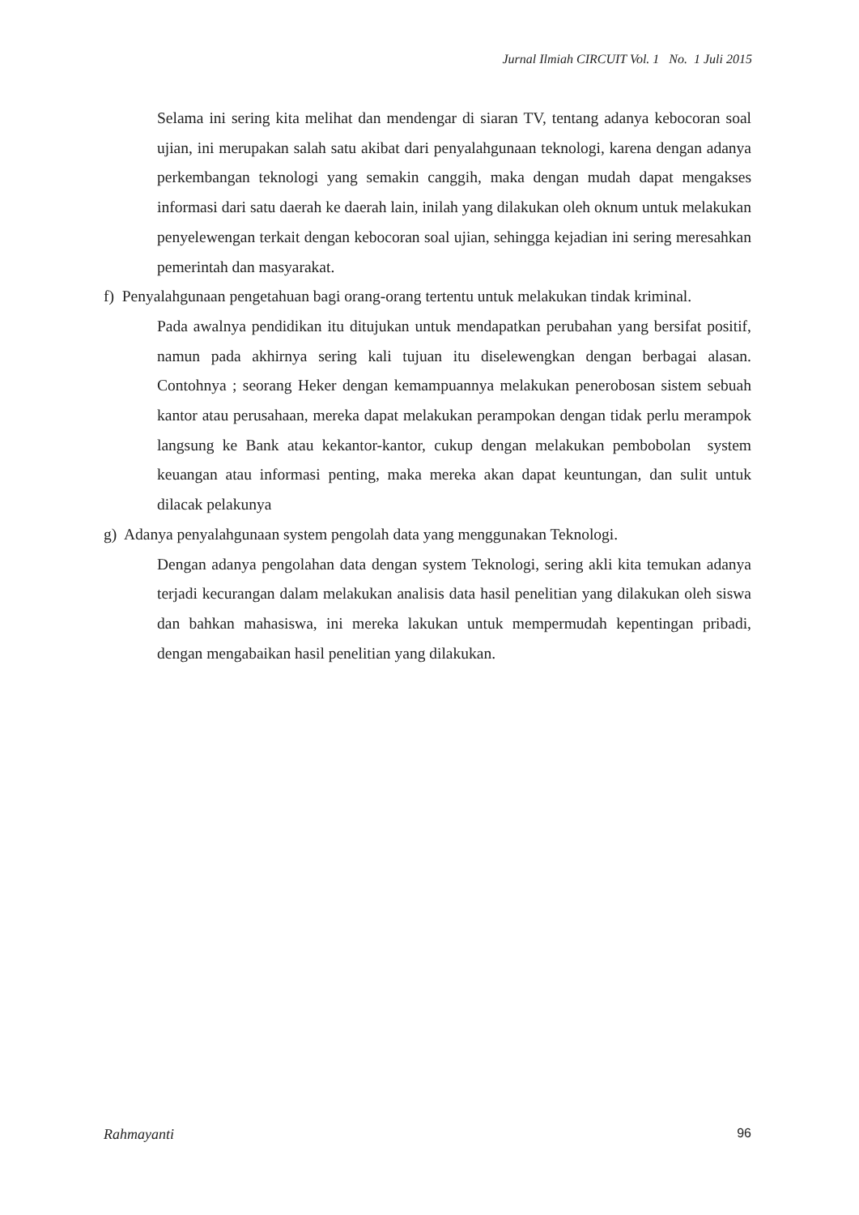Jurnal Ilmiah CIRCUIT Vol. 1 No. 1 Juli 2015
Selama ini sering kita melihat dan mendengar di siaran TV, tentang adanya kebocoran soal ujian, ini merupakan salah satu akibat dari penyalahgunaan teknologi, karena dengan adanya perkembangan teknologi yang semakin canggih, maka dengan mudah dapat mengakses informasi dari satu daerah ke daerah lain, inilah yang dilakukan oleh oknum untuk melakukan penyelewengan terkait dengan kebocoran soal ujian, sehingga kejadian ini sering meresahkan pemerintah dan masyarakat.
f) Penyalahgunaan pengetahuan bagi orang-orang tertentu untuk melakukan tindak kriminal.
Pada awalnya pendidikan itu ditujukan untuk mendapatkan perubahan yang bersifat positif, namun pada akhirnya sering kali tujuan itu diselewengkan dengan berbagai alasan. Contohnya ; seorang Heker dengan kemampuannya melakukan penerobosan sistem sebuah kantor atau perusahaan, mereka dapat melakukan perampokan dengan tidak perlu merampok langsung ke Bank atau kekantor-kantor, cukup dengan melakukan pembobolan system keuangan atau informasi penting, maka mereka akan dapat keuntungan, dan sulit untuk dilacak pelakunya
g) Adanya penyalahgunaan system pengolah data yang menggunakan Teknologi.
Dengan adanya pengolahan data dengan system Teknologi, sering akli kita temukan adanya terjadi kecurangan dalam melakukan analisis data hasil penelitian yang dilakukan oleh siswa dan bahkan mahasiswa, ini mereka lakukan untuk mempermudah kepentingan pribadi, dengan mengabaikan hasil penelitian yang dilakukan.
Rahmayanti 96